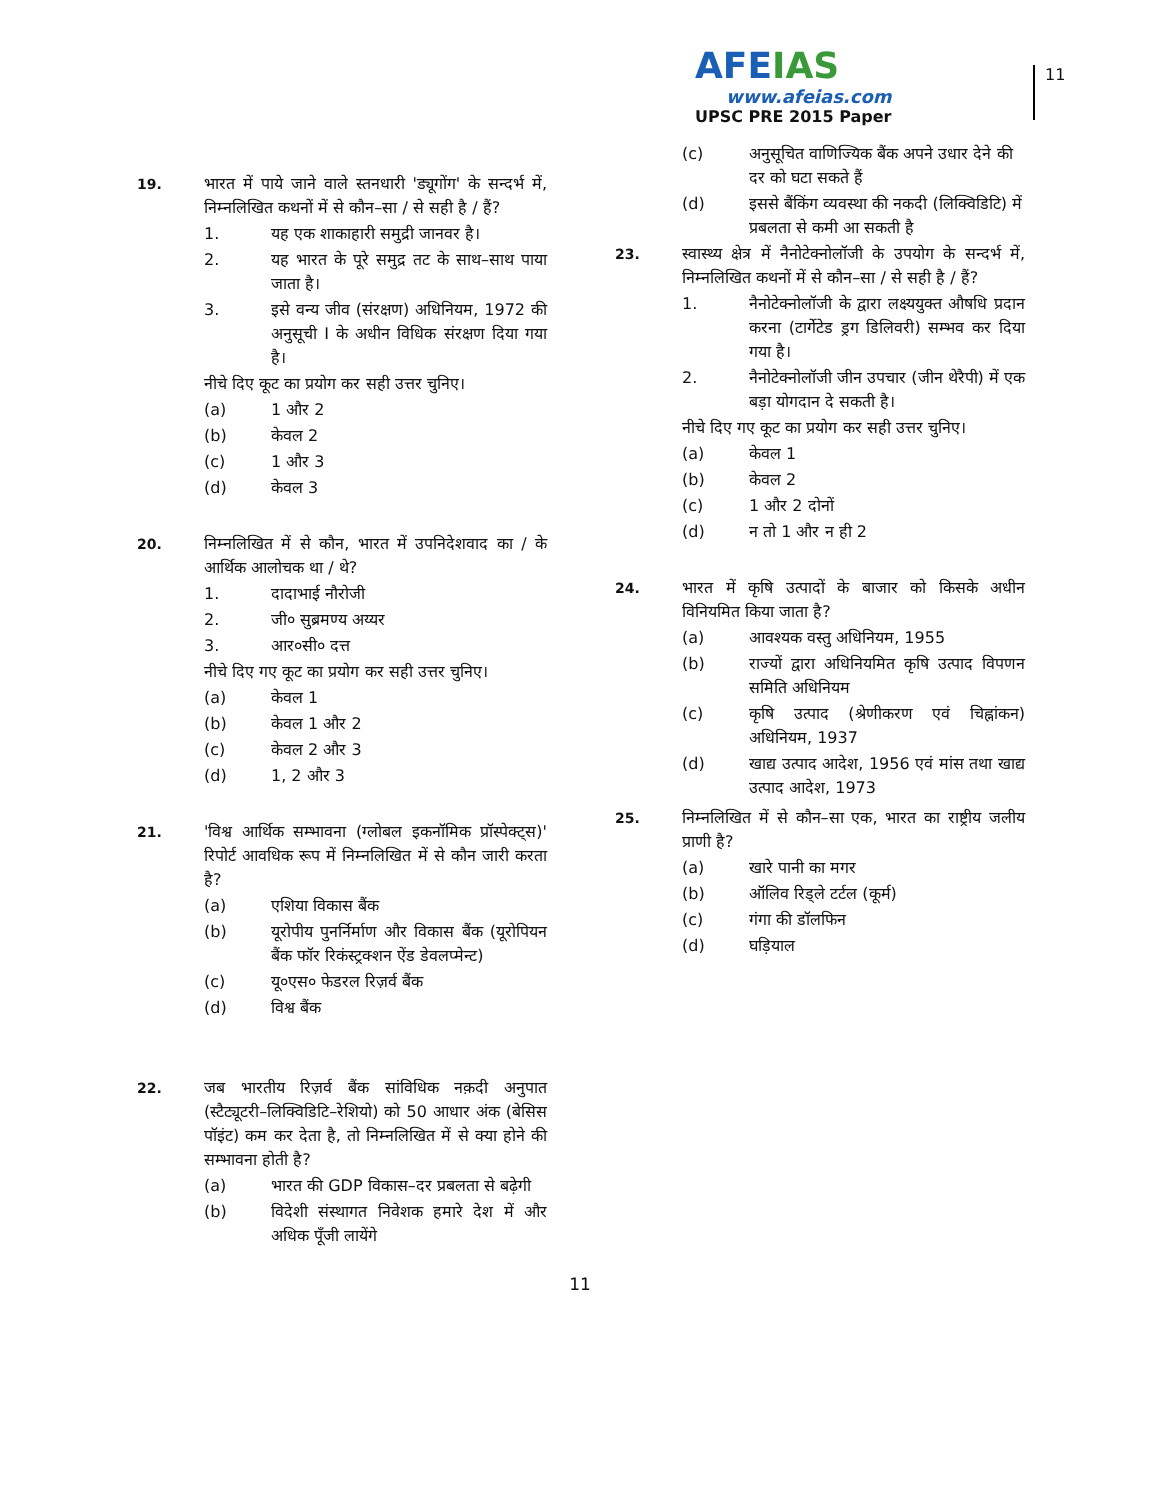AFEIAS www.afeias.com
UPSC PRE 2015 Paper
11
19. भारत में पाये जाने वाले स्तनधारी 'ड्यूगोंग' के सन्दर्भ में, निम्नलिखित कथनों में से कौन–सा / से सही है / हैं?
1. यह एक शाकाहारी समुद्री जानवर है।
2. यह भारत के पूरे समुद्र तट के साथ–साथ पाया जाता है।
3. इसे वन्य जीव (संरक्षण) अधिनियम, 1972 की अनुसूची I के अधीन विधिक संरक्षण दिया गया है।
नीचे दिए कूट का प्रयोग कर सही उत्तर चुनिए।
(a) 1 और 2
(b) केवल 2
(c) 1 और 3
(d) केवल 3
20. निम्नलिखित में से कौन, भारत में उपनिदेशवाद का / के आर्थिक आलोचक था / थे?
1. दादाभाई नौरोजी
2. जी० सुब्रमण्य अय्यर
3. आर०सी० दत्त
नीचे दिए गए कूट का प्रयोग कर सही उत्तर चुनिए।
(a) केवल 1
(b) केवल 1 और 2
(c) केवल 2 और 3
(d) 1, 2 और 3
21. 'विश्व आर्थिक सम्भावना (ग्लोबल इकनॉमिक प्रॉस्पेक्ट्स)' रिपोर्ट आवधिक रूप में निम्नलिखित में से कौन जारी करता है?
(a) एशिया विकास बैंक
(b) यूरोपीय पुनर्निर्माण और विकास बैंक (यूरोपियन बैंक फॉर रिकंस्ट्रक्शन ऐंड डेवलप्मेन्ट)
(c) यू०एस० फेडरल रिज़र्व बैंक
(d) विश्व बैंक
22. जब भारतीय रिज़र्व बैंक सांविधिक नक़दी अनुपात (स्टैट्यूटरी–लिक्विडिटि–रेशियो) को 50 आधार अंक (बेसिस पॉइंट) कम कर देता है, तो निम्नलिखित में से क्या होने की सम्भावना होती है?
(a) भारत की GDP विकास–दर प्रबलता से बढ़ेगी
(b) विदेशी संस्थागत निवेशक हमारे देश में और अधिक पूँजी लायेंगे
(c) अनुसूचित वाणिज्यिक बैंक अपने उधार देने की दर को घटा सकते हैं
(d) इससे बैंकिंग व्यवस्था की नकदी (लिक्विडिटि) में प्रबलता से कमी आ सकती है
23. स्वास्थ्य क्षेत्र में नैनोटेक्नोलॉजी के उपयोग के सन्दर्भ में, निम्नलिखित कथनों में से कौन–सा / से सही है / हैं?
1. नैनोटेक्नोलॉजी के द्वारा लक्ष्ययुक्त औषधि प्रदान करना (टार्गेटेड ड्रग डिलिवरी) सम्भव कर दिया गया है।
2. नैनोटेक्नोलॉजी जीन उपचार (जीन थेरैपी) में एक बड़ा योगदान दे सकती है।
नीचे दिए गए कूट का प्रयोग कर सही उत्तर चुनिए।
(a) केवल 1
(b) केवल 2
(c) 1 और 2 दोनों
(d) न तो 1 और न ही 2
24. भारत में कृषि उत्पादों के बाजार को किसके अधीन विनियमित किया जाता है?
(a) आवश्यक वस्तु अधिनियम, 1955
(b) राज्यों द्वारा अधिनियमित कृषि उत्पाद विपणन समिति अधिनियम
(c) कृषि उत्पाद (श्रेणीकरण एवं चिह्नांकन) अधिनियम, 1937
(d) खाद्य उत्पाद आदेश, 1956 एवं मांस तथा खाद्य उत्पाद आदेश, 1973
25. निम्नलिखित में से कौन–सा एक, भारत का राष्ट्रीय जलीय प्राणी है?
(a) खारे पानी का मगर
(b) ऑलिव रिड्ले टर्टल (कूर्म)
(c) गंगा की डॉलफिन
(d) घड़ियाल
11